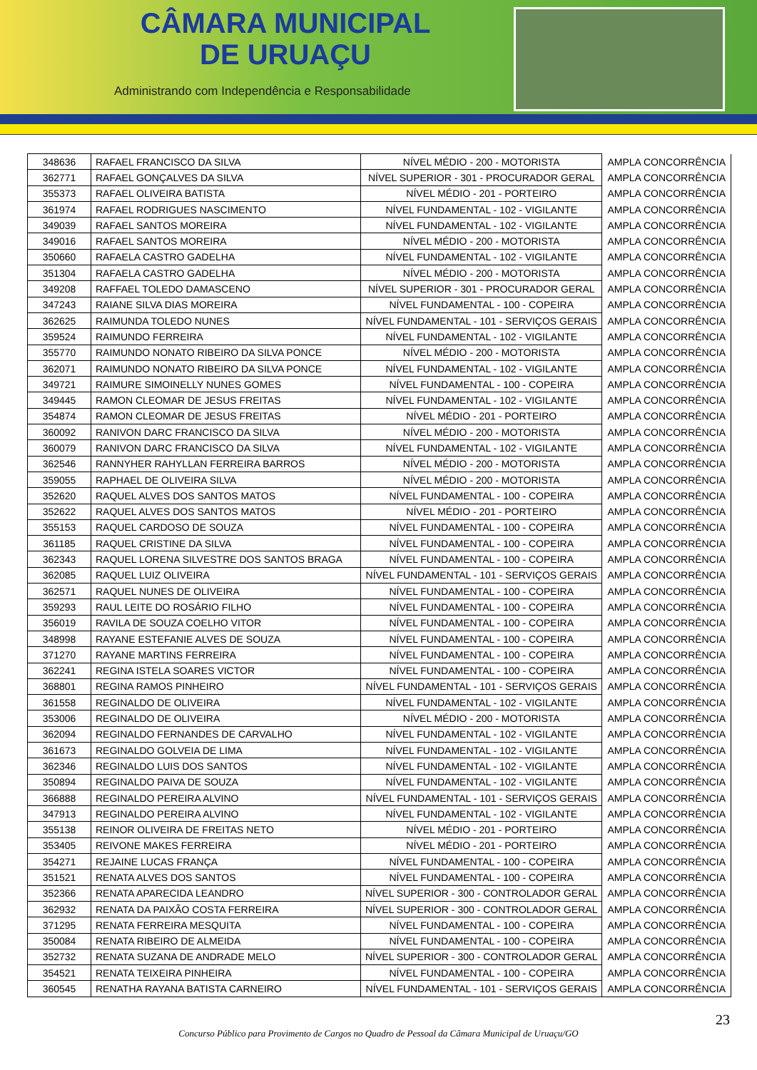CÂMARA MUNICIPAL
DE URUAÇU
Administrando com Independência e Responsabilidade
| 348636 | RAFAEL FRANCISCO DA SILVA | NÍVEL MÉDIO - 200 - MOTORISTA | AMPLA CONCORRÊNCIA |
| 362771 | RAFAEL GONÇALVES DA SILVA | NÍVEL SUPERIOR - 301 - PROCURADOR GERAL | AMPLA CONCORRÊNCIA |
| 355373 | RAFAEL OLIVEIRA BATISTA | NÍVEL MÉDIO - 201 - PORTEIRO | AMPLA CONCORRÊNCIA |
| 361974 | RAFAEL RODRIGUES NASCIMENTO | NÍVEL FUNDAMENTAL - 102 - VIGILANTE | AMPLA CONCORRÊNCIA |
| 349039 | RAFAEL SANTOS MOREIRA | NÍVEL FUNDAMENTAL - 102 - VIGILANTE | AMPLA CONCORRÊNCIA |
| 349016 | RAFAEL SANTOS MOREIRA | NÍVEL MÉDIO - 200 - MOTORISTA | AMPLA CONCORRÊNCIA |
| 350660 | RAFAELA CASTRO GADELHA | NÍVEL FUNDAMENTAL - 102 - VIGILANTE | AMPLA CONCORRÊNCIA |
| 351304 | RAFAELA CASTRO GADELHA | NÍVEL MÉDIO - 200 - MOTORISTA | AMPLA CONCORRÊNCIA |
| 349208 | RAFFAEL TOLEDO DAMASCENO | NÍVEL SUPERIOR - 301 - PROCURADOR GERAL | AMPLA CONCORRÊNCIA |
| 347243 | RAIANE SILVA DIAS MOREIRA | NÍVEL FUNDAMENTAL - 100 - COPEIRA | AMPLA CONCORRÊNCIA |
| 362625 | RAIMUNDA TOLEDO NUNES | NÍVEL FUNDAMENTAL - 101 - SERVIÇOS GERAIS | AMPLA CONCORRÊNCIA |
| 359524 | RAIMUNDO FERREIRA | NÍVEL FUNDAMENTAL - 102 - VIGILANTE | AMPLA CONCORRÊNCIA |
| 355770 | RAIMUNDO NONATO RIBEIRO DA SILVA PONCE | NÍVEL MÉDIO - 200 - MOTORISTA | AMPLA CONCORRÊNCIA |
| 362071 | RAIMUNDO NONATO RIBEIRO DA SILVA PONCE | NÍVEL FUNDAMENTAL - 102 - VIGILANTE | AMPLA CONCORRÊNCIA |
| 349721 | RAIMURE SIMOINELLY NUNES GOMES | NÍVEL FUNDAMENTAL - 100 - COPEIRA | AMPLA CONCORRÊNCIA |
| 349445 | RAMON CLEOMAR DE JESUS FREITAS | NÍVEL FUNDAMENTAL - 102 - VIGILANTE | AMPLA CONCORRÊNCIA |
| 354874 | RAMON CLEOMAR DE JESUS FREITAS | NÍVEL MÉDIO - 201 - PORTEIRO | AMPLA CONCORRÊNCIA |
| 360092 | RANIVON DARC FRANCISCO DA SILVA | NÍVEL MÉDIO - 200 - MOTORISTA | AMPLA CONCORRÊNCIA |
| 360079 | RANIVON DARC FRANCISCO DA SILVA | NÍVEL FUNDAMENTAL - 102 - VIGILANTE | AMPLA CONCORRÊNCIA |
| 362546 | RANNYHER RAHYLLAN FERREIRA BARROS | NÍVEL MÉDIO - 200 - MOTORISTA | AMPLA CONCORRÊNCIA |
| 359055 | RAPHAEL DE OLIVEIRA SILVA | NÍVEL MÉDIO - 200 - MOTORISTA | AMPLA CONCORRÊNCIA |
| 352620 | RAQUEL ALVES DOS SANTOS MATOS | NÍVEL FUNDAMENTAL - 100 - COPEIRA | AMPLA CONCORRÊNCIA |
| 352622 | RAQUEL ALVES DOS SANTOS MATOS | NÍVEL MÉDIO - 201 - PORTEIRO | AMPLA CONCORRÊNCIA |
| 355153 | RAQUEL CARDOSO DE SOUZA | NÍVEL FUNDAMENTAL - 100 - COPEIRA | AMPLA CONCORRÊNCIA |
| 361185 | RAQUEL CRISTINE DA SILVA | NÍVEL FUNDAMENTAL - 100 - COPEIRA | AMPLA CONCORRÊNCIA |
| 362343 | RAQUEL LORENA SILVESTRE DOS SANTOS BRAGA | NÍVEL FUNDAMENTAL - 100 - COPEIRA | AMPLA CONCORRÊNCIA |
| 362085 | RAQUEL LUIZ OLIVEIRA | NÍVEL FUNDAMENTAL - 101 - SERVIÇOS GERAIS | AMPLA CONCORRÊNCIA |
| 362571 | RAQUEL NUNES DE OLIVEIRA | NÍVEL FUNDAMENTAL - 100 - COPEIRA | AMPLA CONCORRÊNCIA |
| 359293 | RAUL LEITE DO ROSÁRIO FILHO | NÍVEL FUNDAMENTAL - 100 - COPEIRA | AMPLA CONCORRÊNCIA |
| 356019 | RAVILA DE SOUZA COELHO VITOR | NÍVEL FUNDAMENTAL - 100 - COPEIRA | AMPLA CONCORRÊNCIA |
| 348998 | RAYANE ESTEFANIE ALVES DE SOUZA | NÍVEL FUNDAMENTAL - 100 - COPEIRA | AMPLA CONCORRÊNCIA |
| 371270 | RAYANE MARTINS FERREIRA | NÍVEL FUNDAMENTAL - 100 - COPEIRA | AMPLA CONCORRÊNCIA |
| 362241 | REGINA ISTELA SOARES VICTOR | NÍVEL FUNDAMENTAL - 100 - COPEIRA | AMPLA CONCORRÊNCIA |
| 368801 | REGINA RAMOS PINHEIRO | NÍVEL FUNDAMENTAL - 101 - SERVIÇOS GERAIS | AMPLA CONCORRÊNCIA |
| 361558 | REGINALDO DE OLIVEIRA | NÍVEL FUNDAMENTAL - 102 - VIGILANTE | AMPLA CONCORRÊNCIA |
| 353006 | REGINALDO DE OLIVEIRA | NÍVEL MÉDIO - 200 - MOTORISTA | AMPLA CONCORRÊNCIA |
| 362094 | REGINALDO FERNANDES DE CARVALHO | NÍVEL FUNDAMENTAL - 102 - VIGILANTE | AMPLA CONCORRÊNCIA |
| 361673 | REGINALDO GOLVEIA DE LIMA | NÍVEL FUNDAMENTAL - 102 - VIGILANTE | AMPLA CONCORRÊNCIA |
| 362346 | REGINALDO LUIS DOS SANTOS | NÍVEL FUNDAMENTAL - 102 - VIGILANTE | AMPLA CONCORRÊNCIA |
| 350894 | REGINALDO PAIVA DE SOUZA | NÍVEL FUNDAMENTAL - 102 - VIGILANTE | AMPLA CONCORRÊNCIA |
| 366888 | REGINALDO PEREIRA ALVINO | NÍVEL FUNDAMENTAL - 101 - SERVIÇOS GERAIS | AMPLA CONCORRÊNCIA |
| 347913 | REGINALDO PEREIRA ALVINO | NÍVEL FUNDAMENTAL - 102 - VIGILANTE | AMPLA CONCORRÊNCIA |
| 355138 | REINOR OLIVEIRA DE FREITAS NETO | NÍVEL MÉDIO - 201 - PORTEIRO | AMPLA CONCORRÊNCIA |
| 353405 | REIVONE MAKES FERREIRA | NÍVEL MÉDIO - 201 - PORTEIRO | AMPLA CONCORRÊNCIA |
| 354271 | REJAINE LUCAS FRANÇA | NÍVEL FUNDAMENTAL - 100 - COPEIRA | AMPLA CONCORRÊNCIA |
| 351521 | RENATA ALVES DOS SANTOS | NÍVEL FUNDAMENTAL - 100 - COPEIRA | AMPLA CONCORRÊNCIA |
| 352366 | RENATA APARECIDA LEANDRO | NÍVEL SUPERIOR - 300 - CONTROLADOR GERAL | AMPLA CONCORRÊNCIA |
| 362932 | RENATA DA PAIXÃO COSTA FERREIRA | NÍVEL SUPERIOR - 300 - CONTROLADOR GERAL | AMPLA CONCORRÊNCIA |
| 371295 | RENATA FERREIRA MESQUITA | NÍVEL FUNDAMENTAL - 100 - COPEIRA | AMPLA CONCORRÊNCIA |
| 350084 | RENATA RIBEIRO DE ALMEIDA | NÍVEL FUNDAMENTAL - 100 - COPEIRA | AMPLA CONCORRÊNCIA |
| 352732 | RENATA SUZANA DE ANDRADE MELO | NÍVEL SUPERIOR - 300 - CONTROLADOR GERAL | AMPLA CONCORRÊNCIA |
| 354521 | RENATA TEIXEIRA PINHEIRA | NÍVEL FUNDAMENTAL - 100 - COPEIRA | AMPLA CONCORRÊNCIA |
| 360545 | RENATHA RAYANA BATISTA CARNEIRO | NÍVEL FUNDAMENTAL - 101 - SERVIÇOS GERAIS | AMPLA CONCORRÊNCIA |
23
Concurso Público para Provimento de Cargos no Quadro de Pessoal da Câmara Municipal de Uruaçu/GO